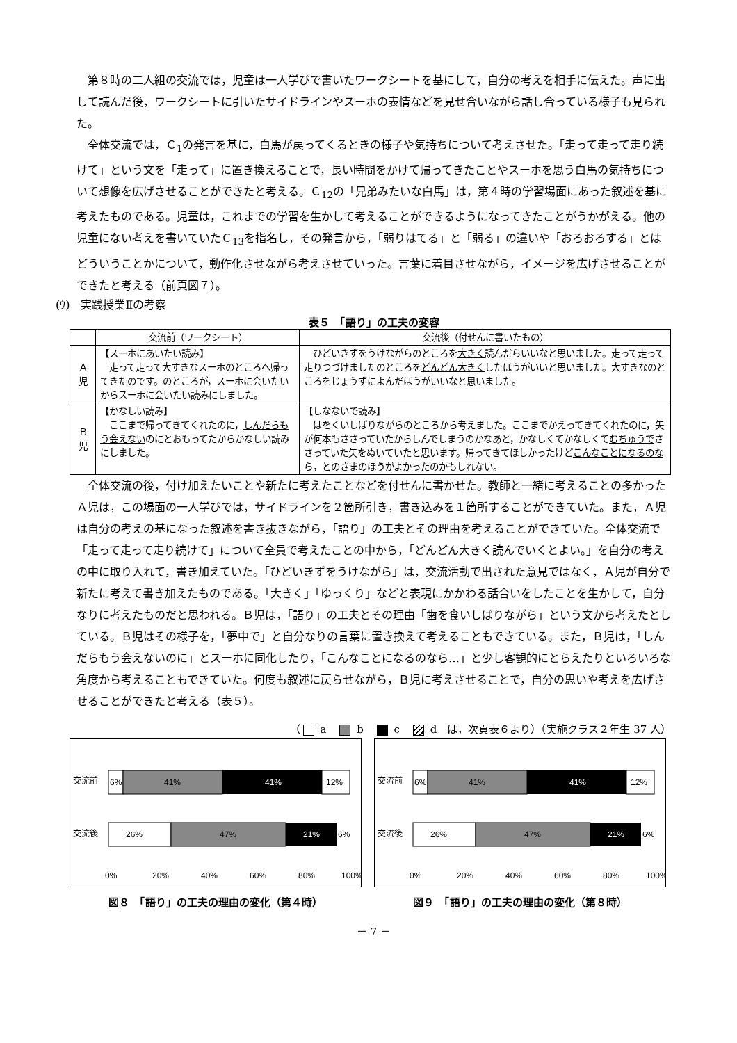第８時の二人組の交流では，児童は一人学びで書いたワークシートを基にして，自分の考えを相手に伝えた。声に出して読んだ後，ワークシートに引いたサイドラインやスーホの表情などを見せ合いながら話し合っている様子も見られた。
全体交流では，Ｃ<sub>1</sub>の発言を基に，白馬が戻ってくるときの様子や気持ちについて考えさせた。「走って走って走り続けて」という文を「走って」に置き換えることで，長い時間をかけて帰ってきたことやスーホを思う白馬の気持ちについて想像を広げさせることができたと考える。Ｃ<sub>12</sub>の「兄弟みたいな白馬」は，第４時の学習場面にあった叙述を基に考えたものである。児童は，これまでの学習を生かして考えることができるようになってきたことがうかがえる。他の児童にない考えを書いていたＣ<sub>13</sub>を指名し，その発言から，「弱りはてる」と「弱る」の違いや「おろおろする」とはどういうことかについて，動作化させながら考えさせていった。言葉に着目させながら，イメージを広げさせることができたと考える（前頁図７）。
(ｳ)　実践授業Ⅱの考察
表５　「語り」の工夫の変容
| | 交流前（ワークシート） | 交流後（付せんに書いたもの） |
| --- | --- | --- |
| Ａ 児 | 【スーホにあいたい読み】 走って走って大すきなスーホのところへ帰ってきたのです。のところが，スーホに会いたいからスーホに会いたい読みにしました。 | ひどいきずをうけながらのところを 大きく 読んだらいいなと思いました。走って走って走りつづけましたのところを どんどん大きく したほうがいいと思いました。大すきなのところをじょうずによんだほうがいいなと思いました。 |
| Ｂ 児 | 【かなしい読み】 ここまで帰ってきてくれたのに， しんだらもう会えない のにとおもってたからかなしい読みにしました。 | 【しなないで読み】 はをくいしばりながらのところから考えました。ここまでかえってきてくれたのに，矢が何本もささっていたからしんでしまうのかなあと，かなしくてかなしくて むちゅうで ささっていた矢をぬいていたと思います。帰ってきてほしかったけど こんなことになるのなら ，とのさまのほうがよかったのかもしれない。 |
全体交流の後，付け加えたいことや新たに考えたことなどを付せんに書かせた。教師と一緒に考えることの多かったＡ児は，この場面の一人学びでは，サイドラインを２箇所引き，書き込みを１箇所することができていた。また，Ａ児は自分の考えの基になった叙述を書き抜きながら，「語り」の工夫とその理由を考えることができていた。全体交流で「走って走って走り続けて」について全員で考えたことの中から，「どんどん大きく読んでいくとよい。」を自分の考えの中に取り入れて，書き加えていた。「ひどいきずをうけながら」は，交流活動で出された意見ではなく，Ａ児が自分で新たに考えて書き加えたものである。「大きく」「ゆっくり」などと表現にかかわる話合いをしたことを生かして，自分なりに考えたものだと思われる。Ｂ児は，「語り」の工夫とその理由「歯を食いしばりながら」という文から考えたとしている。Ｂ児はその様子を，「夢中で」と自分なりの言葉に置き換えて考えることもできている。また，Ｂ児は，「しんだらもう会えないのに」とスーホに同化したり，「こんなことになるのなら…」と少し客観的にとらえたりといろいろな角度から考えることもできていた。何度も叙述に戻らせながら，Ｂ児に考えさせることで，自分の思いや考えを広げさせることができたと考える（表５）。
（ a　 b　 c　 d　は，次頁表６より）（実施クラス２年生 37 人）
交流前
6%
41%
41%
12%
交流後
26%
47%
21%
6%
0%
20%
40%
60%
80%
100%
図８　「語り」の工夫の理由の変化（第４時）
交流前
6%
41%
41%
12%
交流後
26%
47%
21%
6%
0%
20%
40%
60%
80%
100%
図９　「語り」の工夫の理由の変化（第８時）
－ 7 －